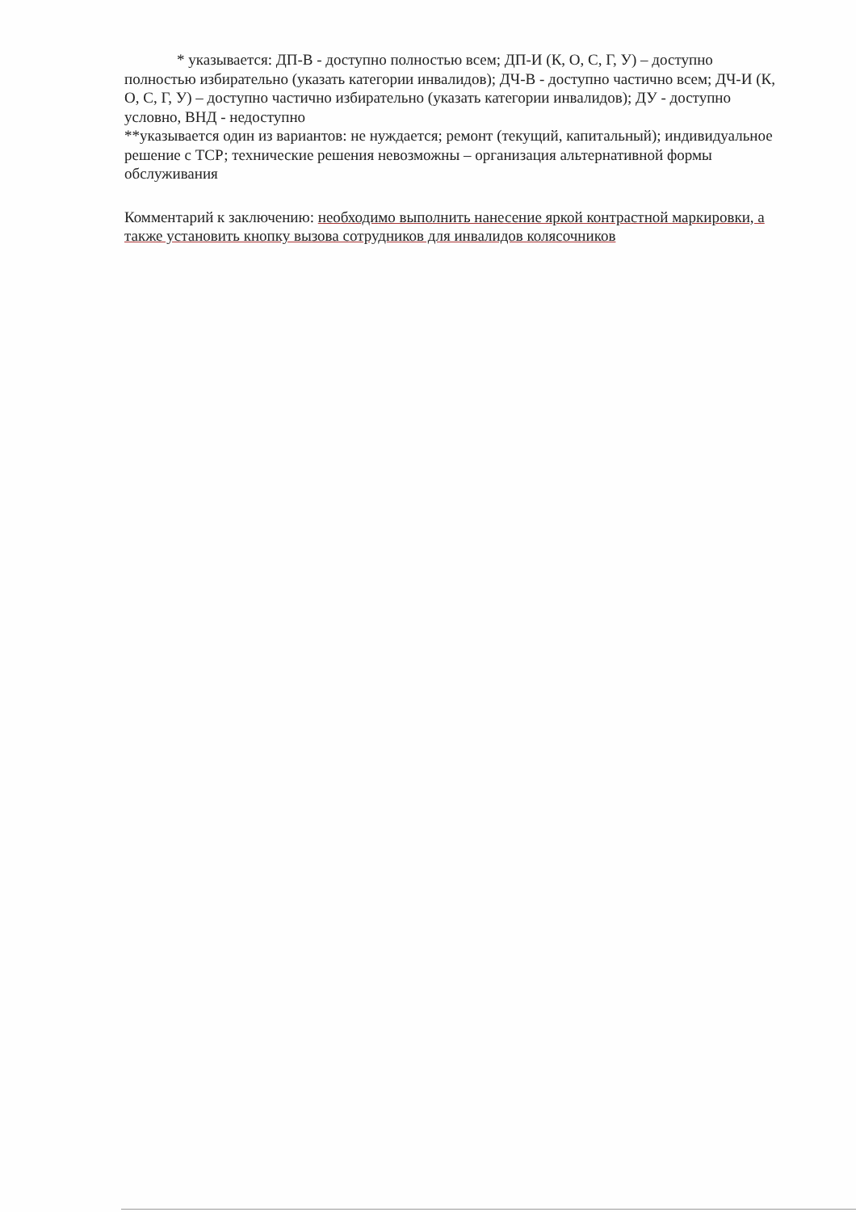* указывается: ДП-В - доступно полностью всем; ДП-И (К, О, С, Г, У) – доступно полностью избирательно (указать категории инвалидов); ДЧ-В - доступно частично всем; ДЧ-И (К, О, С, Г, У) – доступно частично избирательно (указать категории инвалидов); ДУ - доступно условно, ВНД - недоступно
**указывается один из вариантов: не нуждается; ремонт (текущий, капитальный); индивидуальное решение с ТСР; технические решения невозможны – организация альтернативной формы обслуживания
Комментарий к заключению: необходимо выполнить нанесение яркой контрастной маркировки, а также установить кнопку вызова сотрудников для инвалидов колясочников